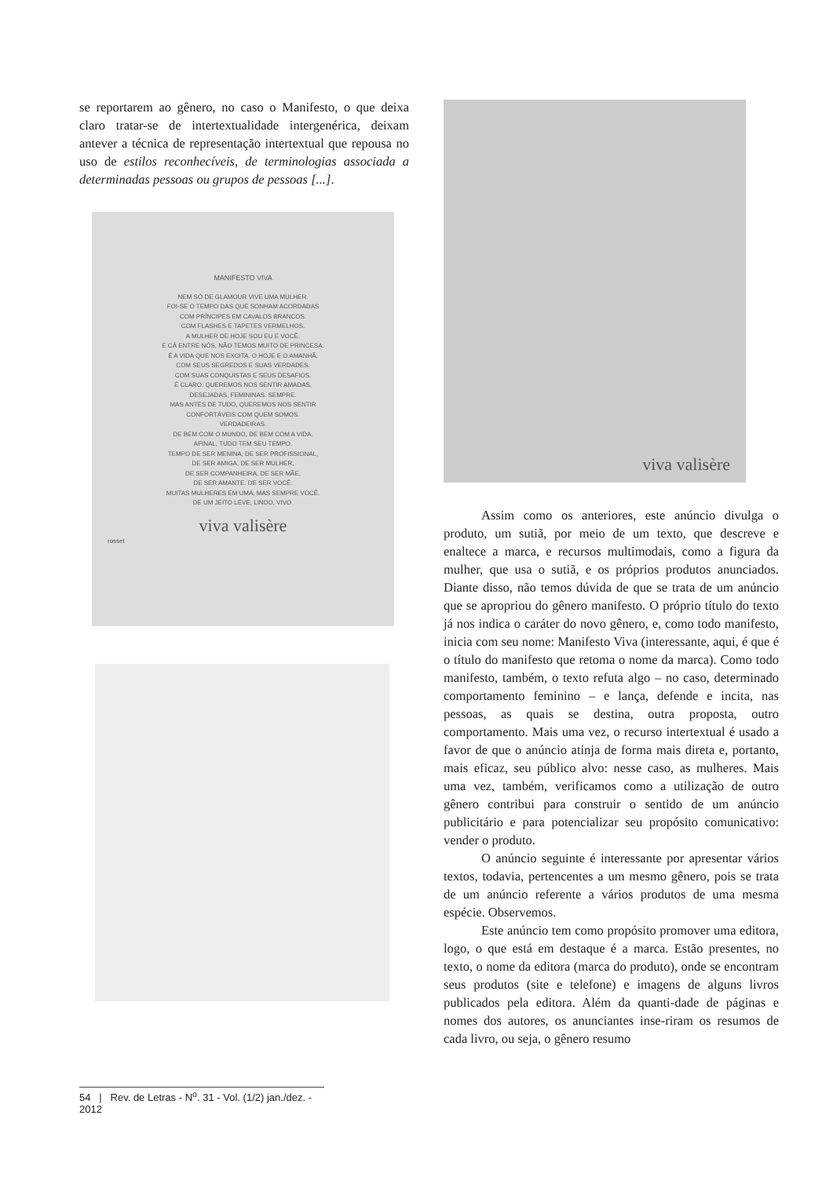se reportarem ao gênero, no caso o Manifesto, o que deixa claro tratar-se de intertextualidade intergenérica, deixam antever a técnica de representação intertextual que repousa no uso de estilos reconhecíveis, de terminologias associada a determinadas pessoas ou grupos de pessoas [...].
MANIFESTO VIVA
NEM SÓ DE GLAMOUR VIVE UMA MULHER.
FOI-SE O TEMPO DAS QUE SONHAM ACORDADAS
COM PRÍNCIPES EM CAVALOS BRANCOS.
COM FLASHES E TAPETES VERMELHOS.
A MULHER DE HOJE SOU EU E VOCÊ.
E CÁ ENTRE NÓS, NÃO TEMOS MUITO DE PRINCESA.
É A VIDA QUE NOS EXCITA. O HOJE E O AMANHÃ.
COM SEUS SEGREDOS E SUAS VERDADES.
COM SUAS CONQUISTAS E SEUS DESAFIOS.
É CLARO: QUEREMOS NOS SENTIR AMADAS,
DESEJADAS, FEMININAS. SEMPRE.
MAS ANTES DE TUDO, QUEREMOS NOS SENTIR
CONFORTÁVEIS COM QUEM SOMOS.
VERDADEIRAS.
DE BEM COM O MUNDO, DE BEM COM A VIDA.
AFINAL, TUDO TEM SEU TEMPO.
TEMPO DE SER MENINA, DE SER PROFISSIONAL,
DE SER AMIGA, DE SER MULHER,
DE SER COMPANHEIRA, DE SER MÃE,
DE SER AMANTE. DE SER VOCÊ.
MUITAS MULHERES EM UMA, MAS SEMPRE VOCÊ.
DE UM JEITO LEVE, LINDO, VIVO.
viva valisère
rosset
viva valisère
Assim como os anteriores, este anúncio divulga o produto, um sutiã, por meio de um texto, que descreve e enaltece a marca, e recursos multimodais, como a figura da mulher, que usa o sutiã, e os próprios produtos anunciados. Diante disso, não temos dúvida de que se trata de um anúncio que se apropriou do gênero manifesto. O próprio título do texto já nos indica o caráter do novo gênero, e, como todo manifesto, inicia com seu nome: Manifesto Viva (interessante, aqui, é que é o título do manifesto que retoma o nome da marca). Como todo manifesto, também, o texto refuta algo – no caso, determinado comportamento feminino – e lança, defende e incita, nas pessoas, as quais se destina, outra proposta, outro comportamento. Mais uma vez, o recurso intertextual é usado a favor de que o anúncio atinja de forma mais direta e, portanto, mais eficaz, seu público alvo: nesse caso, as mulheres. Mais uma vez, também, verificamos como a utilização de outro gênero contribui para construir o sentido de um anúncio publicitário e para potencializar seu propósito comunicativo: vender o produto.
O anúncio seguinte é interessante por apresentar vários textos, todavia, pertencentes a um mesmo gênero, pois se trata de um anúncio referente a vários produtos de uma mesma espécie. Observemos.
Este anúncio tem como propósito promover uma editora, logo, o que está em destaque é a marca. Estão presentes, no texto, o nome da editora (marca do produto), onde se encontram seus produtos (site e telefone) e imagens de alguns livros publicados pela editora. Além da quanti-dade de páginas e nomes dos autores, os anunciantes inse-riram os resumos de cada livro, ou seja, o gênero resumo
54 | Rev. de Letras - N<sup>o</sup>. 31 - Vol. (1/2) jan./dez. - 2012